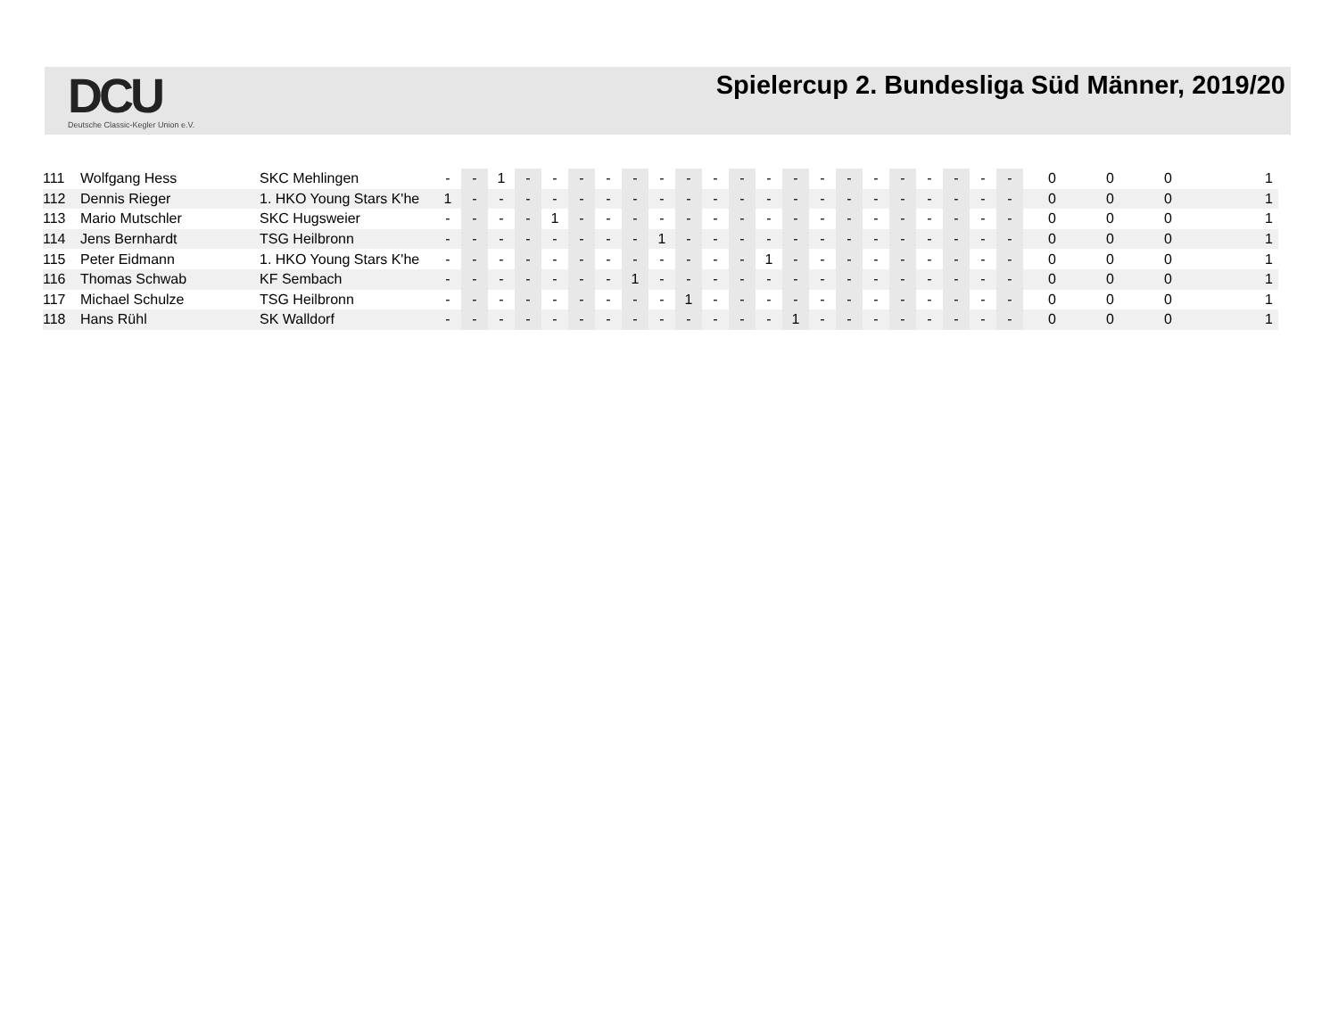DCU
Deutsche Classic-Kegler Union e.V.
Spielercup 2. Bundesliga Süd Männer, 2019/20
| 111 | Wolfgang Hess | SKC Mehlingen | - | - | 1 | - | - | - | - | - | - | - | - | - | - | - | - | - | - | - | - | - | - | - | 0 | 0 | 0 | 1 |
| 112 | Dennis Rieger | 1. HKO Young Stars K'he | 1 | - | - | - | - | - | - | - | - | - | - | - | - | - | - | - | - | - | - | - | - | - | 0 | 0 | 0 | 1 |
| 113 | Mario Mutschler | SKC Hugsweier | - | - | - | - | 1 | - | - | - | - | - | - | - | - | - | - | - | - | - | - | - | - | - | 0 | 0 | 0 | 1 |
| 114 | Jens Bernhardt | TSG Heilbronn | - | - | - | - | - | - | - | - | 1 | - | - | - | - | - | - | - | - | - | - | - | - | - | 0 | 0 | 0 | 1 |
| 115 | Peter Eidmann | 1. HKO Young Stars K'he | - | - | - | - | - | - | - | - | - | - | - | - | 1 | - | - | - | - | - | - | - | - | - | 0 | 0 | 0 | 1 |
| 116 | Thomas Schwab | KF Sembach | - | - | - | - | - | - | - | 1 | - | - | - | - | - | - | - | - | - | - | - | - | - | - | 0 | 0 | 0 | 1 |
| 117 | Michael Schulze | TSG Heilbronn | - | - | - | - | - | - | - | - | - | 1 | - | - | - | - | - | - | - | - | - | - | - | - | 0 | 0 | 0 | 1 |
| 118 | Hans Rühl | SK Walldorf | - | - | - | - | - | - | - | - | - | - | - | - | - | 1 | - | - | - | - | - | - | - | - | 0 | 0 | 0 | 1 |